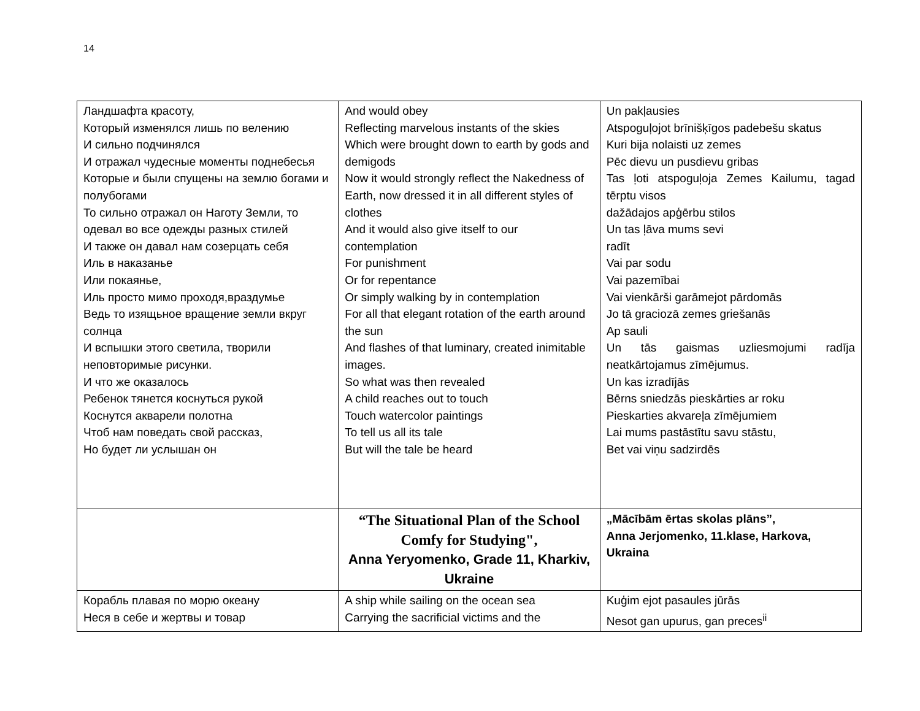14
| Ландшафта красоту, Который изменялся лишь по велению И сильно подчинялся И отражал чудесные моменты поднебесья Которые и были спущены на землю богами и полубогами То сильно отражал он Наготу Земли, то одевал во все одежды разных стилей И также он давал нам созерцать себя Иль в наказанье Или покаянье, Иль просто мимо проходя,враздумье Ведь то изящьное вращение земли вкруг солнца И вспышки этого светила, творили неповторимые рисунки. И что же оказалось Ребенок тянется коснуться рукой Коснутся акварели полотна Чтоб нам поведать свой рассказ, Но будет ли услышан он | And would obey Reflecting marvelous instants of the skies Which were brought down to earth by gods and demigods Now it would strongly reflect the Nakedness of Earth, now dressed it in all different styles of clothes And it would also give itself to our contemplation For punishment Or for repentance Or simply walking by in contemplation For all that elegant rotation of the earth around the sun And flashes of that luminary, created inimitable images. So what was then revealed A child reaches out to touch Touch watercolor paintings To tell us all its tale But will the tale be heard | Un pakļausies Atspoguļojot brīnišķīgos padebešu skatus Kuri bija nolaisti uz zemes Pēc dievu un pusdievu gribas Tas ļoti atspoguļoja Zemes Kailumu, tagad tērptu visos dažādajos apģērbu stilos Un tas ļāva mums sevi radīt Vai par sodu Vai pazemībai Vai vienkārši garāmejot pārdomās Jo tā graciozā zemes griešanās Ap sauli Un tās gaismas uzliesmojumi radīja neatkārtojamus zīmējumus. Un kas izradījās Bērns sniedzās pieskārties ar roku Pieskarties akvareļa zīmējumiem Lai mums pastāstītu savu stāstu, Bet vai viņu sadzirdēs |
| | “The Situational Plan of the School Comfy for Studying", Anna Yeryomenko, Grade 11, Kharkiv, Ukraine | „Mācībām ērtas skolas plāns”, Anna Jerjomenko, 11.klase, Harkova, Ukraina |
| Корабль плавая по морю океану Неся в себе и жертвы и товар | A ship while sailing on the ocean sea Carrying the sacrificial victims and the | Kuģim ejot pasaules jūrās Nesot gan upurus, gan preces<sup>ii</sup> |